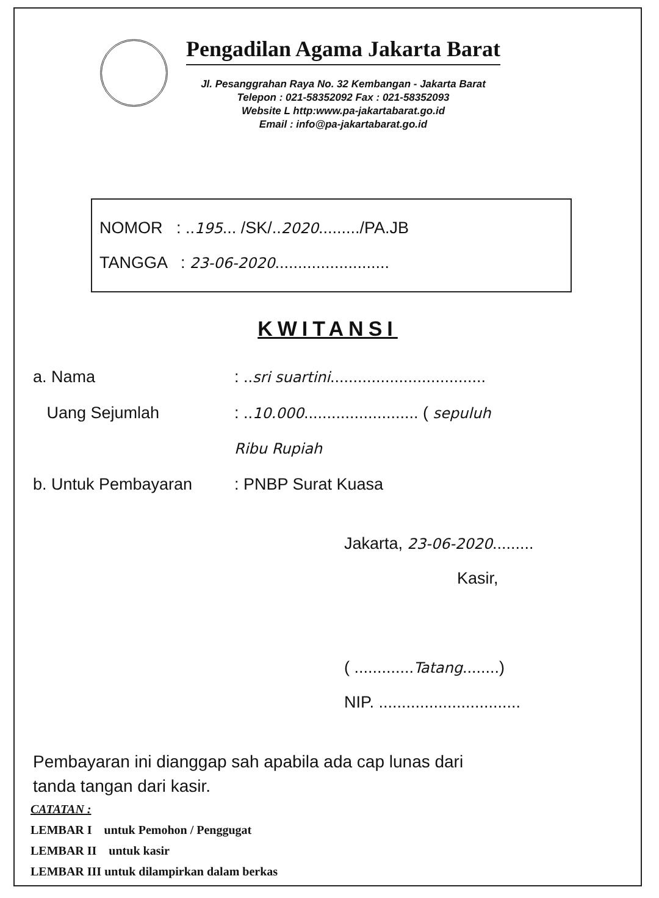Pengadilan Agama Jakarta Barat
Jl. Pesanggrahan Raya No. 32 Kembangan - Jakarta Barat
Telepon : 021-58352092 Fax : 021-58352093
Website L http:www.pa-jakartabarat.go.id
Email : info@pa-jakartabarat.go.id
NOMOR : ..195... /SK/..2020........./PA.JB
TANGGA : 23-06-2020.........................
KWITANSI
a. Nama: ..sri suartini..................................
Uang Sejumlah: ..10.000......................... ( sepuluh
Ribu Rupiah
b. Untuk Pembayaran: PNBP Surat Kuasa
Jakarta, 23-06-2020.........
Kasir,
( .............Tatang........)
NIP. ...............................
Pembayaran ini dianggap sah apabila ada cap lunas dari
tanda tangan dari kasir.
CATATAN :
LEMBAR I untuk Pemohon / Penggugat
LEMBAR II untuk kasir
LEMBAR III untuk dilampirkan dalam berkas